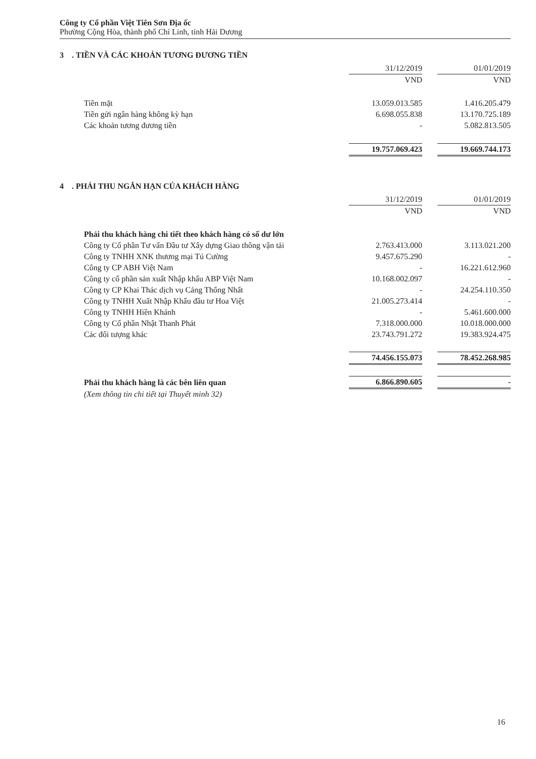Công ty Cổ phần Việt Tiên Sơn Địa ốc
Phường Cộng Hòa, thành phố Chí Linh, tỉnh Hải Dương
3 . TIỀN VÀ CÁC KHOẢN TƯƠNG ĐƯƠNG TIỀN
| | 31/12/2019 | | 01/01/2019 |
| --- | --- | --- | --- |
| | VND | | VND |
| Tiền mặt | 13.059.013.585 | | 1.416.205.479 |
| Tiền gửi ngân hàng không kỳ hạn | 6.698.055.838 | | 13.170.725.189 |
| Các khoản tương đương tiền | - | | 5.082.813.505 |
| | 19.757.069.423 | | 19.669.744.173 |
4 . PHẢI THU NGẮN HẠN CỦA KHÁCH HÀNG
| | 31/12/2019 | | 01/01/2019 |
| --- | --- | --- | --- |
| | VND | | VND |
| Phải thu khách hàng chi tiết theo khách hàng có số dư lớn | | | |
| Công ty Cổ phần Tư vấn Đầu tư Xây dựng Giao thông vận tải | 2.763.413.000 | | 3.113.021.200 |
| Công ty TNHH XNK thương mại Tú Cường | 9.457.675.290 | | - |
| Công ty CP ABH Việt Nam | - | | 16.221.612.960 |
| Công ty cổ phần sản xuất Nhập khẩu ABP Việt Nam | 10.168.002.097 | | - |
| Công ty CP Khai Thác dịch vụ Cảng Thống Nhất | - | | 24.254.110.350 |
| Công ty TNHH Xuất Nhập Khẩu đầu tư Hoa Việt | 21.005.273.414 | | - |
| Công ty TNHH Hiền Khánh | - | | 5.461.600.000 |
| Công ty Cổ phần Nhật Thanh Phát | 7.318.000.000 | | 10.018.000.000 |
| Các đối tượng khác | 23.743.791.272 | | 19.383.924.475 |
| | 74.456.155.073 | | 78.452.268.985 |
| Phải thu khách hàng là các bên liên quan | 6.866.890.605 | | - |
| (Xem thông tin chi tiết tại Thuyết minh 32) | | | |
16